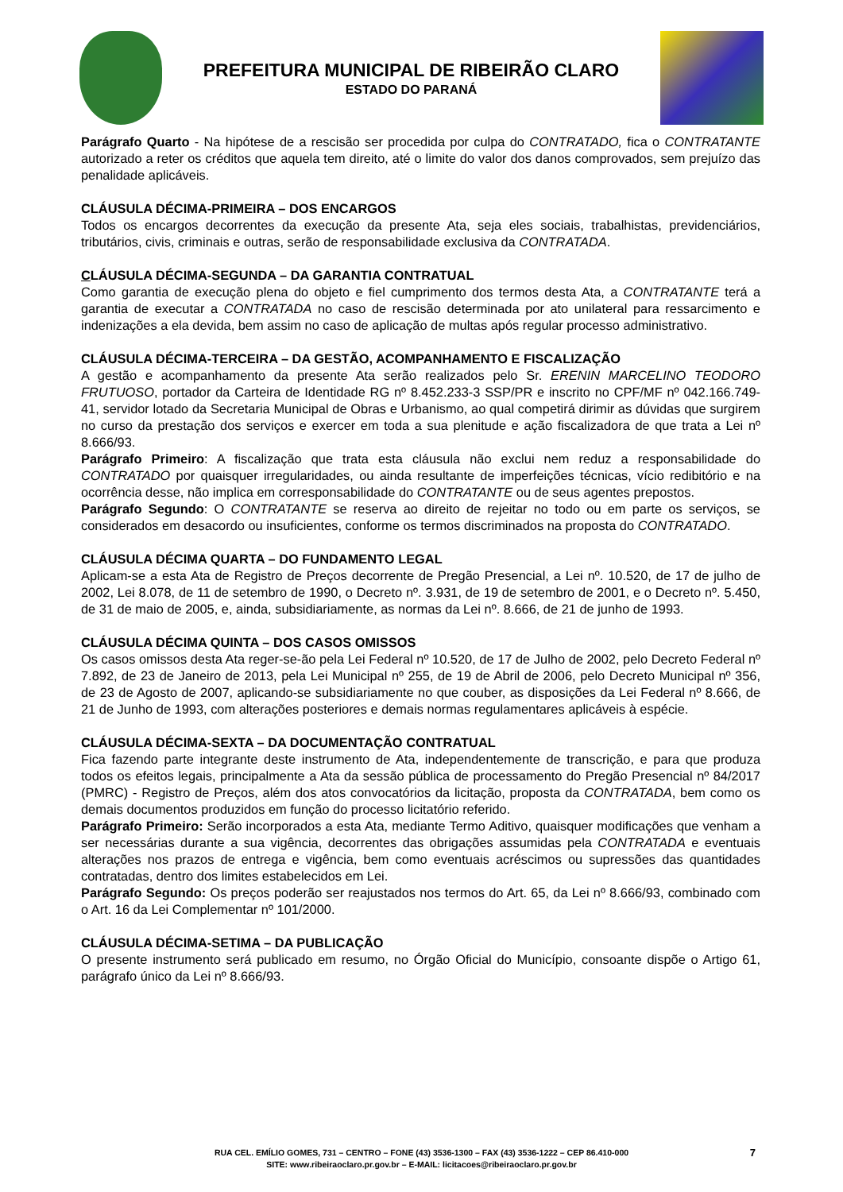PREFEITURA MUNICIPAL DE RIBEIRÃO CLARO
ESTADO DO PARANÁ
Parágrafo Quarto - Na hipótese de a rescisão ser procedida por culpa do CONTRATADO, fica o CONTRATANTE autorizado a reter os créditos que aquela tem direito, até o limite do valor dos danos comprovados, sem prejuízo das penalidade aplicáveis.
CLÁUSULA DÉCIMA-PRIMEIRA – DOS ENCARGOS
Todos os encargos decorrentes da execução da presente Ata, seja eles sociais, trabalhistas, previdenciários, tributários, civis, criminais e outras, serão de responsabilidade exclusiva da CONTRATADA.
CLÁUSULA DÉCIMA-SEGUNDA – DA GARANTIA CONTRATUAL
Como garantia de execução plena do objeto e fiel cumprimento dos termos desta Ata, a CONTRATANTE terá a garantia de executar a CONTRATADA no caso de rescisão determinada por ato unilateral para ressarcimento e indenizações a ela devida, bem assim no caso de aplicação de multas após regular processo administrativo.
CLÁUSULA DÉCIMA-TERCEIRA – DA GESTÃO, ACOMPANHAMENTO E FISCALIZAÇÃO
A gestão e acompanhamento da presente Ata serão realizados pelo Sr. ERENIN MARCELINO TEODORO FRUTUOSO, portador da Carteira de Identidade RG nº 8.452.233-3 SSP/PR e inscrito no CPF/MF nº 042.166.749-41, servidor lotado da Secretaria Municipal de Obras e Urbanismo, ao qual competirá dirimir as dúvidas que surgirem no curso da prestação dos serviços e exercer em toda a sua plenitude e ação fiscalizadora de que trata a Lei nº 8.666/93.
Parágrafo Primeiro: A fiscalização que trata esta cláusula não exclui nem reduz a responsabilidade do CONTRATADO por quaisquer irregularidades, ou ainda resultante de imperfeições técnicas, vício redibitório e na ocorrência desse, não implica em corresponsabilidade do CONTRATANTE ou de seus agentes prepostos.
Parágrafo Segundo: O CONTRATANTE se reserva ao direito de rejeitar no todo ou em parte os serviços, se considerados em desacordo ou insuficientes, conforme os termos discriminados na proposta do CONTRATADO.
CLÁUSULA DÉCIMA QUARTA – DO FUNDAMENTO LEGAL
Aplicam-se a esta Ata de Registro de Preços decorrente de Pregão Presencial, a Lei nº. 10.520, de 17 de julho de 2002, Lei 8.078, de 11 de setembro de 1990, o Decreto nº. 3.931, de 19 de setembro de 2001, e o Decreto nº. 5.450, de 31 de maio de 2005, e, ainda, subsidiariamente, as normas da Lei nº. 8.666, de 21 de junho de 1993.
CLÁUSULA DÉCIMA QUINTA – DOS CASOS OMISSOS
Os casos omissos desta Ata reger-se-ão pela Lei Federal nº 10.520, de 17 de Julho de 2002, pelo Decreto Federal nº 7.892, de 23 de Janeiro de 2013, pela Lei Municipal nº 255, de 19 de Abril de 2006, pelo Decreto Municipal nº 356, de 23 de Agosto de 2007, aplicando-se subsidiariamente no que couber, as disposições da Lei Federal nº 8.666, de 21 de Junho de 1993, com alterações posteriores e demais normas regulamentares aplicáveis à espécie.
CLÁUSULA DÉCIMA-SEXTA – DA DOCUMENTAÇÃO CONTRATUAL
Fica fazendo parte integrante deste instrumento de Ata, independentemente de transcrição, e para que produza todos os efeitos legais, principalmente a Ata da sessão pública de processamento do Pregão Presencial nº 84/2017 (PMRC) - Registro de Preços, além dos atos convocatórios da licitação, proposta da CONTRATADA, bem como os demais documentos produzidos em função do processo licitatório referido.
Parágrafo Primeiro: Serão incorporados a esta Ata, mediante Termo Aditivo, quaisquer modificações que venham a ser necessárias durante a sua vigência, decorrentes das obrigações assumidas pela CONTRATADA e eventuais alterações nos prazos de entrega e vigência, bem como eventuais acréscimos ou supressões das quantidades contratadas, dentro dos limites estabelecidos em Lei.
Parágrafo Segundo: Os preços poderão ser reajustados nos termos do Art. 65, da Lei nº 8.666/93, combinado com o Art. 16 da Lei Complementar nº 101/2000.
CLÁUSULA DÉCIMA-SETIMA – DA PUBLICAÇÃO
O presente instrumento será publicado em resumo, no Órgão Oficial do Município, consoante dispõe o Artigo 61, parágrafo único da Lei nº 8.666/93.
RUA CEL. EMÍLIO GOMES, 731 – CENTRO – FONE (43) 3536-1300 – FAX (43) 3536-1222 – CEP 86.410-000
SITE: www.ribeiraoclaro.pr.gov.br – E-MAIL: licitacoes@ribeiraoclaro.pr.gov.br
7